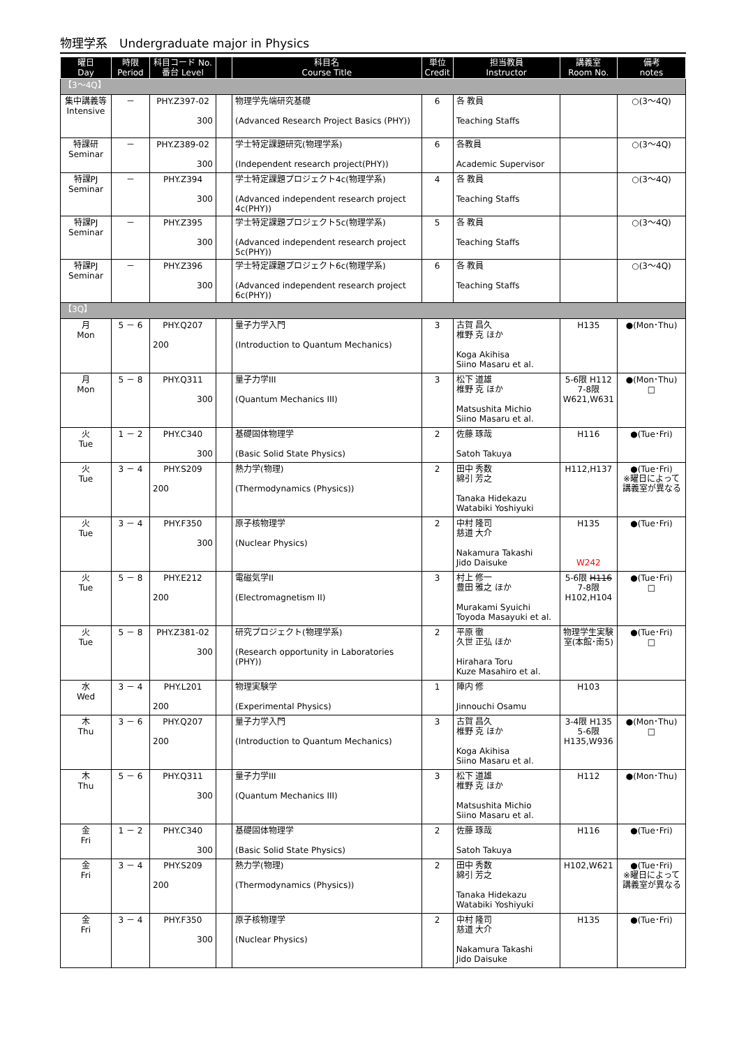物理学系　Undergraduate major in Physics
| 曜日 Day | 時限 Period | 科目コード No. 番台 Level | | 科目名 Course Title | 単位 Credit | 担当教員 Instructor | 講義室 Room No. | 備考 notes |
| --- | --- | --- | --- | --- | --- | --- | --- | --- |
| 【3～4Q】 | | | | | | | | |
| 集中講義等 Intensive | － | PHY.Z397-02 300 | | 物理学先端研究基礎 (Advanced Research Project Basics (PHY)) | 6 | 各 教員 Teaching Staffs | | ○(3～4Q) |
| 特課研 Seminar | － | PHY.Z389-02 300 | | 学士特定課題研究(物理学系) (Independent research project(PHY)) | 6 | 各教員 Academic Supervisor | | ○(3～4Q) |
| 特課PJ Seminar | － | PHY.Z394 300 | | 学士特定課題プロジェクト4c(物理学系) (Advanced independent research project 4c(PHY)) | 4 | 各 教員 Teaching Staffs | | ○(3～4Q) |
| 特課PJ Seminar | － | PHY.Z395 300 | | 学士特定課題プロジェクト5c(物理学系) (Advanced independent research project 5c(PHY)) | 5 | 各 教員 Teaching Staffs | | ○(3～4Q) |
| 特課PJ Seminar | － | PHY.Z396 300 | | 学士特定課題プロジェクト6c(物理学系) (Advanced independent research project 6c(PHY)) | 6 | 各 教員 Teaching Staffs | | ○(3～4Q) |
| 【3Q】 | | | | | | | | |
| 月 Mon | 5 － 6 | PHY.Q207 200 | | 量子力学入門 (Introduction to Quantum Mechanics) | 3 | 古賀 昌久 椎野 克 ほか Koga Akihisa Siino Masaru et al. | H135 | ●(Mon･Thu) |
| 月 Mon | 5 － 8 | PHY.Q311 300 | | 量子力学III (Quantum Mechanics III) | 3 | 松下 道雄 椎野 克 ほか Matsushita Michio Siino Masaru et al. | 5-6限 H112 7-8限 W621,W631 | ●(Mon･Thu) □ |
| 火 Tue | 1 － 2 | PHY.C340 300 | | 基礎固体物理学 (Basic Solid State Physics) | 2 | 佐藤 琢哉 Satoh Takuya | H116 | ●(Tue･Fri) |
| 火 Tue | 3 － 4 | PHY.S209 200 | | 熱力学(物理) (Thermodynamics (Physics)) | 2 | 田中 秀数 綿引 芳之 Tanaka Hidekazu Watabiki Yoshiyuki | H112,H137 | ●(Tue･Fri) ※曜日によって講義室が異なる |
| 火 Tue | 3 － 4 | PHY.F350 300 | | 原子核物理学 (Nuclear Physics) | 2 | 中村 隆司 慈道 大介 Nakamura Takashi Jido Daisuke | H135 W242 | ●(Tue･Fri) |
| 火 Tue | 5 － 8 | PHY.E212 200 | | 電磁気学II (Electromagnetism II) | 3 | 村上 修一 豊田 雅之 ほか Murakami Syuichi Toyoda Masayuki et al. | 5-6限 H116 7-8限 H102,H104 | ●(Tue･Fri) □ |
| 火 Tue | 5 － 8 | PHY.Z381-02 300 | | 研究プロジェクト(物理学系) (Research opportunity in Laboratories (PHY)) | 2 | 平原 徹 久世 正弘 ほか Hirahara Toru Kuze Masahiro et al. | 物理学生実験室(本館･南5) | ●(Tue･Fri) □ |
| 水 Wed | 3 － 4 | PHY.L201 200 | | 物理実験学 (Experimental Physics) | 1 | 陣内 修 Jinnouchi Osamu | H103 | |
| 木 Thu | 3 － 6 | PHY.Q207 200 | | 量子力学入門 (Introduction to Quantum Mechanics) | 3 | 古賀 昌久 椎野 克 ほか Koga Akihisa Siino Masaru et al. | 3-4限 H135 5-6限 H135,W936 | ●(Mon･Thu) □ |
| 木 Thu | 5 － 6 | PHY.Q311 300 | | 量子力学III (Quantum Mechanics III) | 3 | 松下 道雄 椎野 克 ほか Matsushita Michio Siino Masaru et al. | H112 | ●(Mon･Thu) |
| 金 Fri | 1 － 2 | PHY.C340 300 | | 基礎固体物理学 (Basic Solid State Physics) | 2 | 佐藤 琢哉 Satoh Takuya | H116 | ●(Tue･Fri) |
| 金 Fri | 3 － 4 | PHY.S209 200 | | 熱力学(物理) (Thermodynamics (Physics)) | 2 | 田中 秀数 綿引 芳之 Tanaka Hidekazu Watabiki Yoshiyuki | H102,W621 | ●(Tue･Fri) ※曜日によって講義室が異なる |
| 金 Fri | 3 － 4 | PHY.F350 300 | | 原子核物理学 (Nuclear Physics) | 2 | 中村 隆司 慈道 大介 Nakamura Takashi Jido Daisuke | H135 | ●(Tue･Fri) |